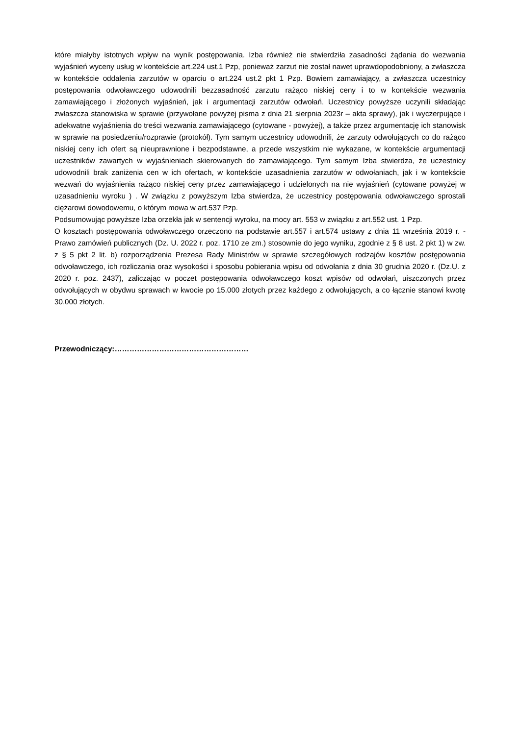które miałyby istotnych wpływ na wynik postępowania. Izba również nie stwierdziła zasadności żądania do wezwania wyjaśnień wyceny usług w kontekście art.224 ust.1 Pzp, ponieważ zarzut nie został nawet uprawdopodobniony, a zwłaszcza w kontekście oddalenia zarzutów w oparciu o art.224 ust.2 pkt 1 Pzp. Bowiem zamawiający, a zwłaszcza uczestnicy postępowania odwoławczego udowodnili bezzasadność zarzutu rażąco niskiej ceny i to w kontekście wezwania zamawiającego i złożonych wyjaśnień, jak i argumentacji zarzutów odwołań. Uczestnicy powyższe uczynili składając zwłaszcza stanowiska w sprawie (przywołane powyżej pisma z dnia 21 sierpnia 2023r – akta sprawy), jak i wyczerpujące i adekwatne wyjaśnienia do treści wezwania zamawiającego (cytowane - powyżej), a także przez argumentację ich stanowisk w sprawie na posiedzeniu/rozprawie (protokół). Tym samym uczestnicy udowodnili, że zarzuty odwołujących co do rażąco niskiej ceny ich ofert są nieuprawnione i bezpodstawne, a przede wszystkim nie wykazane, w kontekście argumentacji uczestników zawartych w wyjaśnieniach skierowanych do zamawiającego. Tym samym Izba stwierdza, że uczestnicy udowodnili brak zaniżenia cen w ich ofertach, w kontekście uzasadnienia zarzutów w odwołaniach, jak i w kontekście wezwań do wyjaśnienia rażąco niskiej ceny przez zamawiającego i udzielonych na nie wyjaśnień (cytowane powyżej w uzasadnieniu wyroku ) . W związku z powyższym Izba stwierdza, że uczestnicy postępowania odwoławczego sprostali ciężarowi dowodowemu, o którym mowa w art.537 Pzp.
Podsumowując powyższe Izba orzekła jak w sentencji wyroku, na mocy art. 553 w związku z art.552 ust. 1 Pzp.
O kosztach postępowania odwoławczego orzeczono na podstawie art.557 i art.574 ustawy z dnia 11 września 2019 r. - Prawo zamówień publicznych (Dz. U. 2022 r. poz. 1710 ze zm.) stosownie do jego wyniku, zgodnie z § 8 ust. 2 pkt 1) w zw. z § 5 pkt 2 lit. b) rozporządzenia Prezesa Rady Ministrów w sprawie szczegółowych rodzajów kosztów postępowania odwoławczego, ich rozliczania oraz wysokości i sposobu pobierania wpisu od odwołania z dnia 30 grudnia 2020 r. (Dz.U. z 2020 r. poz. 2437), zaliczając w poczet postępowania odwoławczego koszt wpisów od odwołań, uiszczonych przez odwołujących w obydwu sprawach w kwocie po 15.000 złotych przez każdego z odwołujących, a co łącznie stanowi kwotę 30.000 złotych.
Przewodniczący:………………………………………………